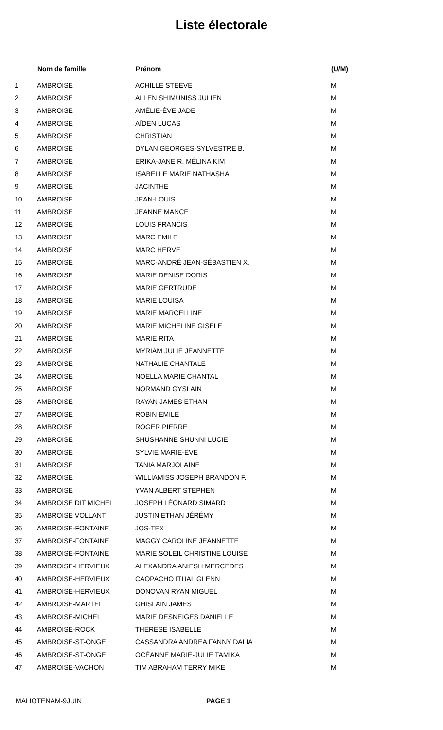Liste électorale
| | Nom de famille | Prénom | (U/M) |
| --- | --- | --- | --- |
| 1 | AMBROISE | ACHILLE STEEVE | M |
| 2 | AMBROISE | ALLEN SHIMUNISS JULIEN | M |
| 3 | AMBROISE | AMÉLIE-ÈVE JADE | M |
| 4 | AMBROISE | AÏDEN LUCAS | M |
| 5 | AMBROISE | CHRISTIAN | M |
| 6 | AMBROISE | DYLAN GEORGES-SYLVESTRE B. | M |
| 7 | AMBROISE | ERIKA-JANE R. MÉLINA KIM | M |
| 8 | AMBROISE | ISABELLE MARIE NATHASHA | M |
| 9 | AMBROISE | JACINTHE | M |
| 10 | AMBROISE | JEAN-LOUIS | M |
| 11 | AMBROISE | JEANNE MANCE | M |
| 12 | AMBROISE | LOUIS FRANCIS | M |
| 13 | AMBROISE | MARC EMILE | M |
| 14 | AMBROISE | MARC HERVE | M |
| 15 | AMBROISE | MARC-ANDRÉ JEAN-SÉBASTIEN X. | M |
| 16 | AMBROISE | MARIE DENISE DORIS | M |
| 17 | AMBROISE | MARIE GERTRUDE | M |
| 18 | AMBROISE | MARIE LOUISA | M |
| 19 | AMBROISE | MARIE MARCELLINE | M |
| 20 | AMBROISE | MARIE MICHELINE GISELE | M |
| 21 | AMBROISE | MARIE RITA | M |
| 22 | AMBROISE | MYRIAM JULIE JEANNETTE | M |
| 23 | AMBROISE | NATHALIE CHANTALE | M |
| 24 | AMBROISE | NOELLA MARIE CHANTAL | M |
| 25 | AMBROISE | NORMAND GYSLAIN | M |
| 26 | AMBROISE | RAYAN JAMES ETHAN | M |
| 27 | AMBROISE | ROBIN EMILE | M |
| 28 | AMBROISE | ROGER PIERRE | M |
| 29 | AMBROISE | SHUSHANNE SHUNNI LUCIE | M |
| 30 | AMBROISE | SYLVIE MARIE-EVE | M |
| 31 | AMBROISE | TANIA MARJOLAINE | M |
| 32 | AMBROISE | WILLIAMISS JOSEPH BRANDON F. | M |
| 33 | AMBROISE | YVAN ALBERT STEPHEN | M |
| 34 | AMBROISE DIT MICHEL | JOSEPH LÉONARD SIMARD | M |
| 35 | AMBROISE VOLLANT | JUSTIN ETHAN JÉRÉMY | M |
| 36 | AMBROISE-FONTAINE | JOS-TEX | M |
| 37 | AMBROISE-FONTAINE | MAGGY CAROLINE JEANNETTE | M |
| 38 | AMBROISE-FONTAINE | MARIE SOLEIL CHRISTINE LOUISE | M |
| 39 | AMBROISE-HERVIEUX | ALEXANDRA ANIESH MERCEDES | M |
| 40 | AMBROISE-HERVIEUX | CAOPACHO ITUAL GLENN | M |
| 41 | AMBROISE-HERVIEUX | DONOVAN RYAN MIGUEL | M |
| 42 | AMBROISE-MARTEL | GHISLAIN JAMES | M |
| 43 | AMBROISE-MICHEL | MARIE DESNEIGES DANIELLE | M |
| 44 | AMBROISE-ROCK | THERESE ISABELLE | M |
| 45 | AMBROISE-ST-ONGE | CASSANDRA ANDREA FANNY DALIA | M |
| 46 | AMBROISE-ST-ONGE | OCÉANNE MARIE-JULIE TAMIKA | M |
| 47 | AMBROISE-VACHON | TIM ABRAHAM TERRY MIKE | M |
MALIOTENAM-9JUIN PAGE 1